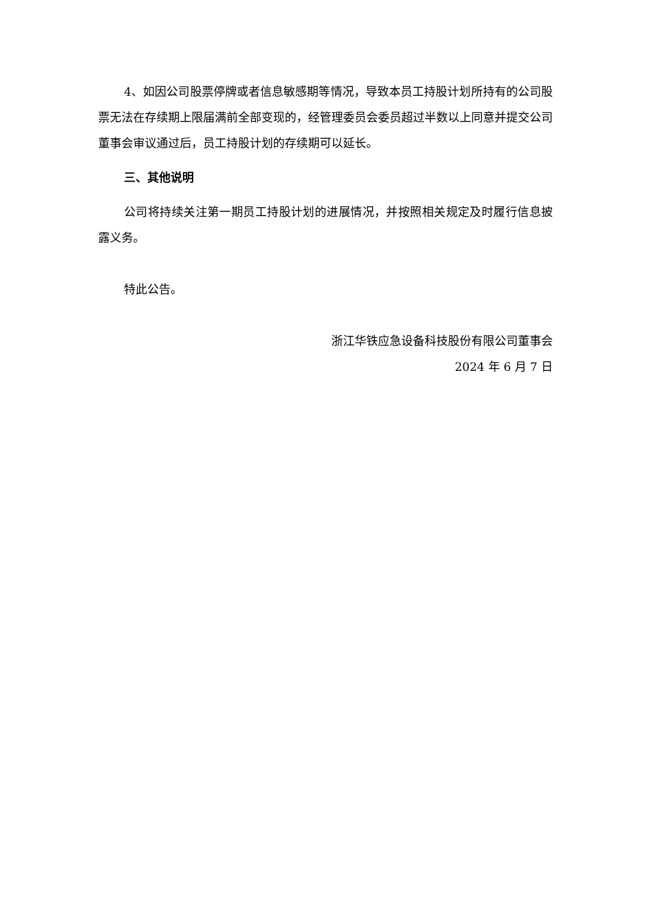4、如因公司股票停牌或者信息敏感期等情况，导致本员工持股计划所持有的公司股票无法在存续期上限届满前全部变现的，经管理委员会委员超过半数以上同意并提交公司董事会审议通过后，员工持股计划的存续期可以延长。
三、其他说明
公司将持续关注第一期员工持股计划的进展情况，并按照相关规定及时履行信息披露义务。
特此公告。
浙江华铁应急设备科技股份有限公司董事会
2024 年 6 月 7 日